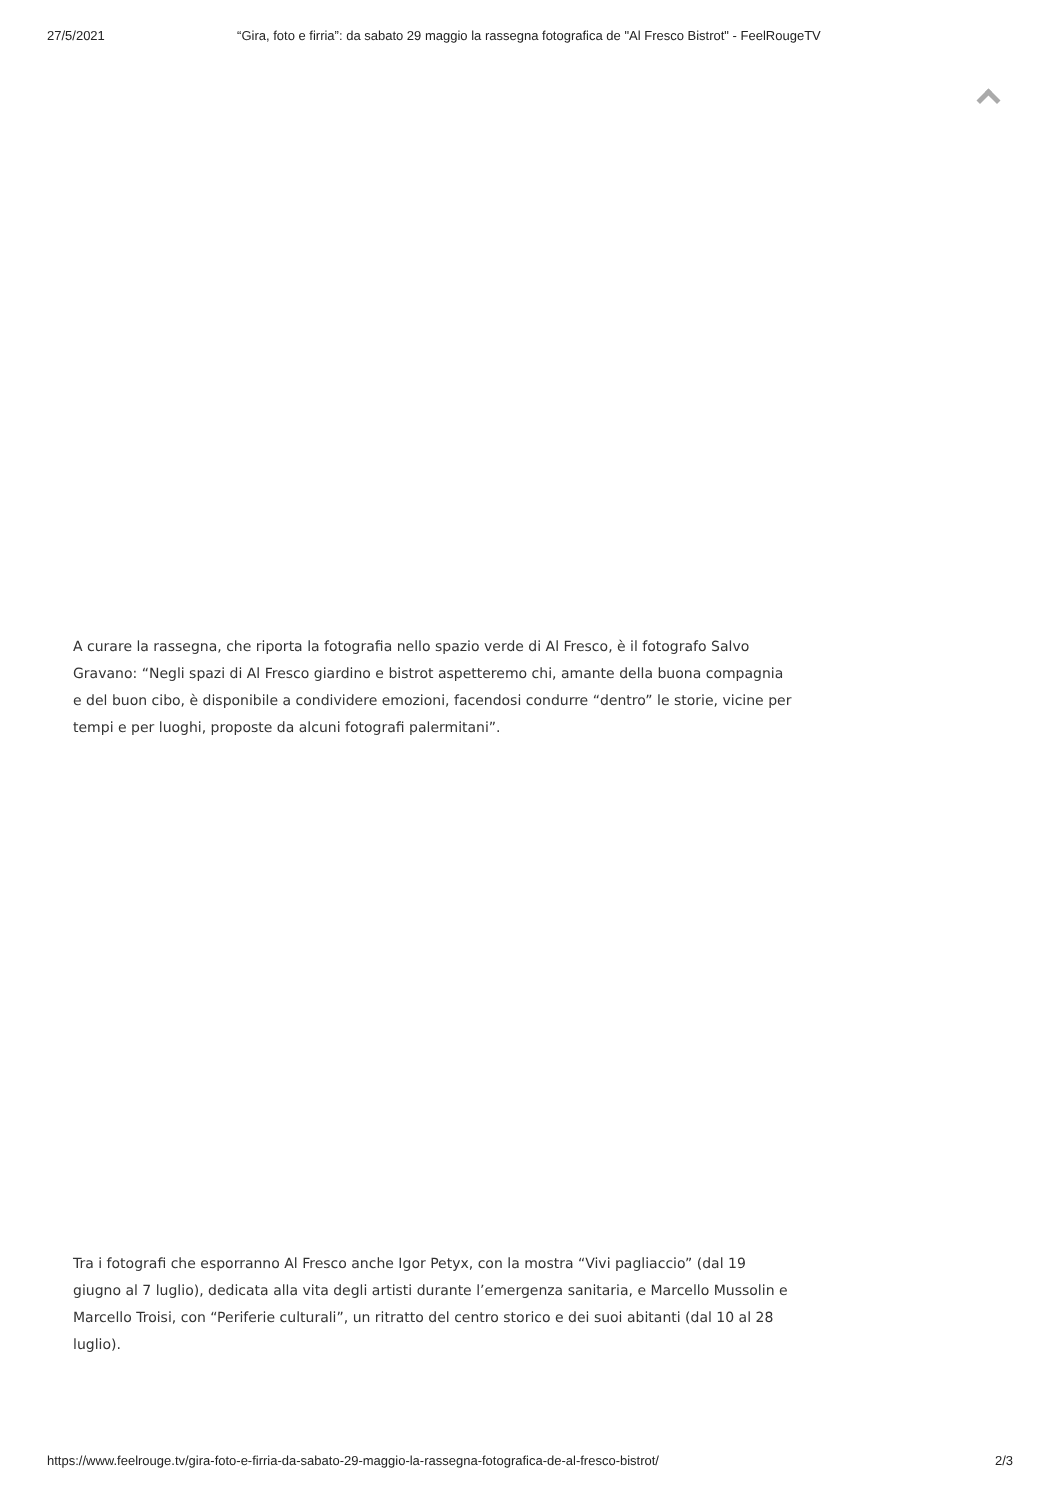27/5/2021 “Gira, foto e firria”: da sabato 29 maggio la rassegna fotografica de "Al Fresco Bistrot" - FeelRougeTV
A curare la rassegna, che riporta la fotografia nello spazio verde di Al Fresco, è il fotografo Salvo Gravano: “Negli spazi di Al Fresco giardino e bistrot aspetteremo chi, amante della buona compagnia e del buon cibo, è disponibile a condividere emozioni, facendosi condurre “dentro” le storie, vicine per tempi e per luoghi, proposte da alcuni fotografi palermitani”.
Tra i fotografi che esporranno Al Fresco anche Igor Petyx, con la mostra “Vivi pagliaccio” (dal 19 giugno al 7 luglio), dedicata alla vita degli artisti durante l’emergenza sanitaria, e Marcello Mussolin e Marcello Troisi, con “Periferie culturali”, un ritratto del centro storico e dei suoi abitanti (dal 10 al 28 luglio).
https://www.feelrouge.tv/gira-foto-e-firria-da-sabato-29-maggio-la-rassegna-fotografica-de-al-fresco-bistrot/ 2/3